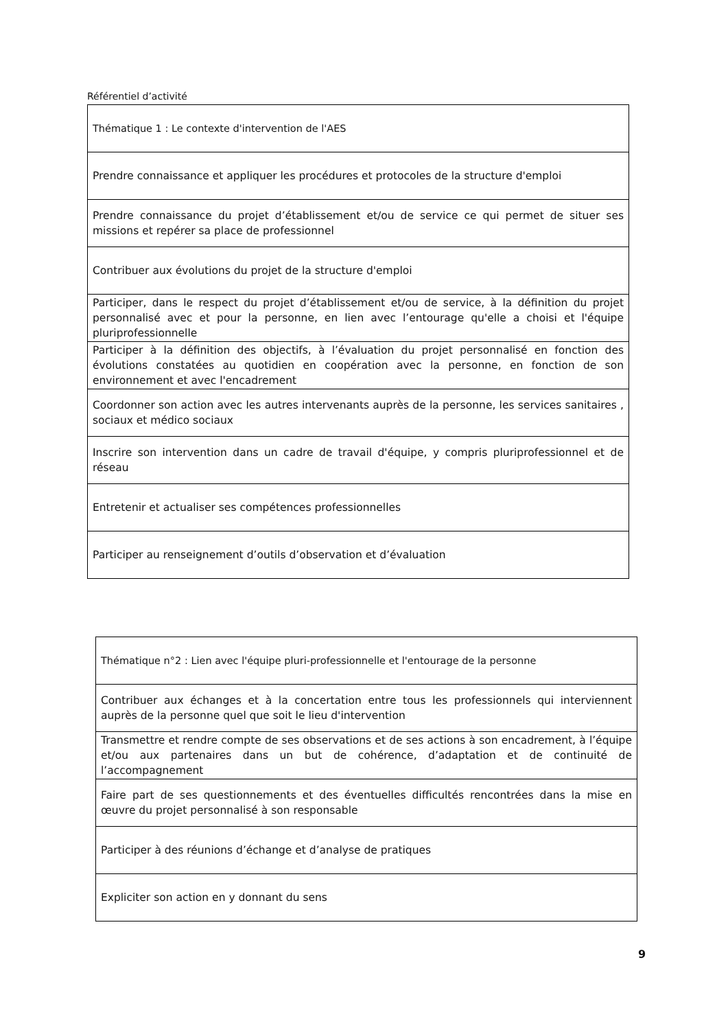Référentiel d’activité
| Thématique 1 : Le contexte d'intervention de l'AES |
| Prendre connaissance et appliquer les procédures et protocoles de la structure d'emploi |
| Prendre connaissance du projet d’établissement et/ou de service ce qui permet de situer ses missions et repérer sa place de professionnel |
| Contribuer aux évolutions du projet de la structure d'emploi |
| Participer, dans le respect du projet d’établissement et/ou de service, à la définition du projet personnalisé avec et pour la personne, en lien avec l’entourage qu'elle a choisi et l'équipe pluriprofessionnelle |
| Participer à la définition des objectifs, à l’évaluation du projet personnalisé en fonction des évolutions constatées au quotidien en coopération avec la personne, en fonction de son environnement et avec l'encadrement |
| Coordonner son action avec les autres intervenants auprès de la personne, les services sanitaires , sociaux et médico sociaux |
| Inscrire son intervention dans un cadre de travail d'équipe, y compris pluriprofessionnel et de réseau |
| Entretenir et actualiser ses compétences professionnelles |
| Participer au renseignement d’outils d’observation et d’évaluation |
| Thématique n°2 : Lien avec l'équipe pluri-professionnelle et l'entourage de la personne |
| Contribuer aux échanges et à la concertation entre tous les professionnels qui interviennent auprès de la personne quel que soit le lieu d'intervention |
| Transmettre et rendre compte de ses observations et de ses actions à son encadrement, à l’équipe et/ou aux partenaires dans un but de cohérence, d’adaptation et de continuité de l’accompagnement |
| Faire part de ses questionnements et des éventuelles difficultés rencontrées dans la mise en œuvre du projet personnalisé à son responsable |
| Participer à des réunions d’échange et d’analyse de pratiques |
| Expliciter son action en y donnant du sens |
9